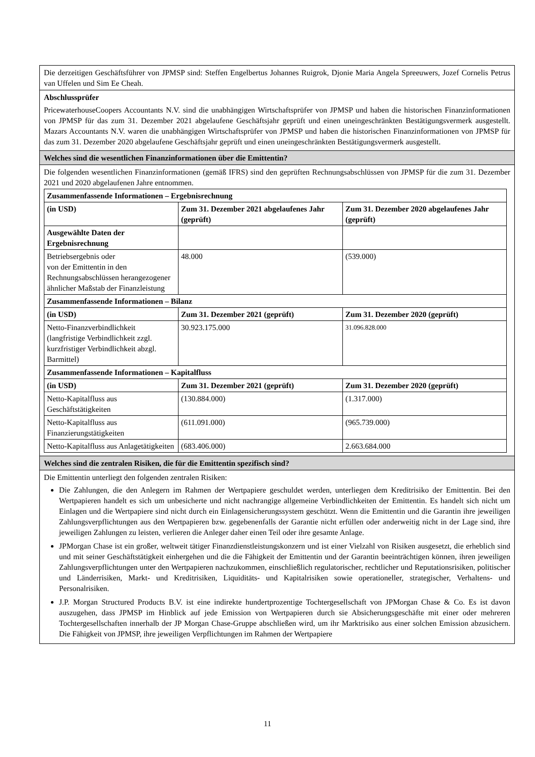Die derzeitigen Geschäftsführer von JPMSP sind: Steffen Engelbertus Johannes Ruigrok, Djonie Maria Angela Spreeuwers, Jozef Cornelis Petrus van Uffelen und Sim Ee Cheah.
Abschlussprüfer
PricewaterhouseCoopers Accountants N.V. sind die unabhängigen Wirtschaftsprüfer von JPMSP und haben die historischen Finanzinformationen von JPMSP für das zum 31. Dezember 2021 abgelaufene Geschäftsjahr geprüft und einen uneingeschränkten Bestätigungsvermerk ausgestellt. Mazars Accountants N.V. waren die unabhängigen Wirtschaftsprüfer von JPMSP und haben die historischen Finanzinformationen von JPMSP für das zum 31. Dezember 2020 abgelaufene Geschäftsjahr geprüft und einen uneingeschränkten Bestätigungsvermerk ausgestellt.
Welches sind die wesentlichen Finanzinformationen über die Emittentin?
Die folgenden wesentlichen Finanzinformationen (gemäß IFRS) sind den geprüften Rechnungsabschlüssen von JPMSP für die zum 31. Dezember 2021 und 2020 abgelaufenen Jahre entnommen.
| Zusammenfassende Informationen – Ergebnisrechnung | | |
| --- | --- | --- |
| (in USD) | Zum 31. Dezember 2021 abgelaufenes Jahr (geprüft) | Zum 31. Dezember 2020 abgelaufenes Jahr (geprüft) |
| Ausgewählte Daten der Ergebnisrechnung | | |
| Betriebsergebnis oder von der Emittentin in den Rechnungsabschlüssen herangezogener ähnlicher Maßstab der Finanzleistung | 48.000 | (539.000) |
| Zusammenfassende Informationen – Bilanz | | |
| (in USD) | Zum 31. Dezember 2021 (geprüft) | Zum 31. Dezember 2020 (geprüft) |
| Netto-Finanzverbindlichkeit (langfristige Verbindlichkeit zzgl. kurzfristiger Verbindlichkeit abzgl. Barmittel) | 30.923.175.000 | 31.096.828.000 |
| Zusammenfassende Informationen – Kapitalfluss | | |
| (in USD) | Zum 31. Dezember 2021 (geprüft) | Zum 31. Dezember 2020 (geprüft) |
| Netto-Kapitalfluss aus Geschäftstätigkeiten | (130.884.000) | (1.317.000) |
| Netto-Kapitalfluss aus Finanzierungstätigkeiten | (611.091.000) | (965.739.000) |
| Netto-Kapitalfluss aus Anlagetätigkeiten | (683.406.000) | 2.663.684.000 |
Welches sind die zentralen Risiken, die für die Emittentin spezifisch sind?
Die Emittentin unterliegt den folgenden zentralen Risiken:
Die Zahlungen, die den Anlegern im Rahmen der Wertpapiere geschuldet werden, unterliegen dem Kreditrisiko der Emittentin. Bei den Wertpapieren handelt es sich um unbesicherte und nicht nachrangige allgemeine Verbindlichkeiten der Emittentin. Es handelt sich nicht um Einlagen und die Wertpapiere sind nicht durch ein Einlagensicherungssystem geschützt. Wenn die Emittentin und die Garantin ihre jeweiligen Zahlungsverpflichtungen aus den Wertpapieren bzw. gegebenenfalls der Garantie nicht erfüllen oder anderweitig nicht in der Lage sind, ihre jeweiligen Zahlungen zu leisten, verlieren die Anleger daher einen Teil oder ihre gesamte Anlage.
JPMorgan Chase ist ein großer, weltweit tätiger Finanzdienstleistungskonzern und ist einer Vielzahl von Risiken ausgesetzt, die erheblich sind und mit seiner Geschäftstätigkeit einhergehen und die die Fähigkeit der Emittentin und der Garantin beeinträchtigen können, ihren jeweiligen Zahlungsverpflichtungen unter den Wertpapieren nachzukommen, einschließlich regulatorischer, rechtlicher und Reputationsrisiken, politischer und Länderrisiken, Markt- und Kreditrisiken, Liquiditäts- und Kapitalrisiken sowie operationeller, strategischer, Verhaltens- und Personalrisiken.
J.P. Morgan Structured Products B.V. ist eine indirekte hundertprozentige Tochtergesellschaft von JPMorgan Chase & Co. Es ist davon auszugehen, dass JPMSP im Hinblick auf jede Emission von Wertpapieren durch sie Absicherungsgeschäfte mit einer oder mehreren Tochtergesellschaften innerhalb der JP Morgan Chase-Gruppe abschließen wird, um ihr Marktrisiko aus einer solchen Emission abzusichern. Die Fähigkeit von JPMSP, ihre jeweiligen Verpflichtungen im Rahmen der Wertpapiere
11